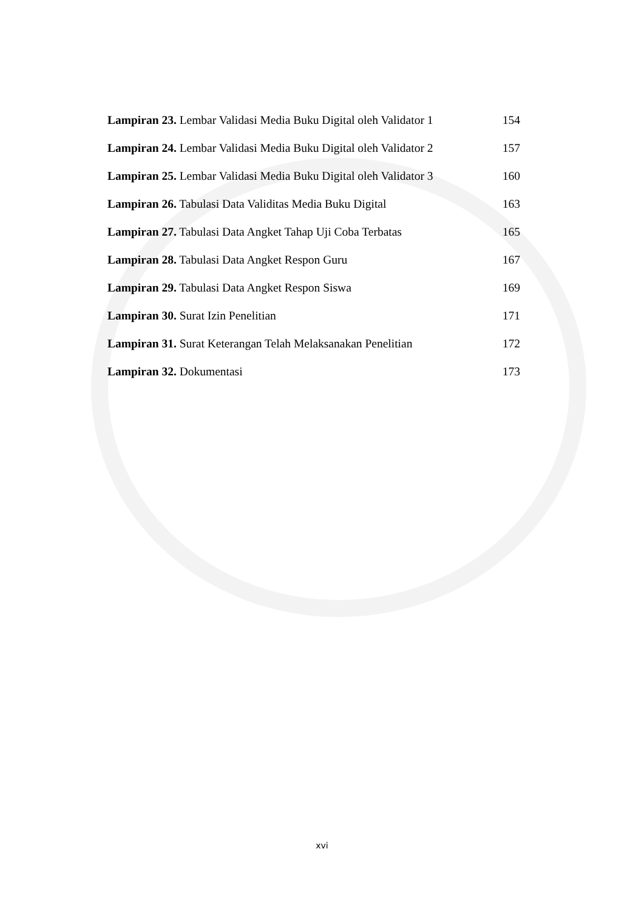Lampiran 23. Lembar Validasi Media Buku Digital oleh Validator 1 154
Lampiran 24. Lembar Validasi Media Buku Digital oleh Validator 2 157
Lampiran 25. Lembar Validasi Media Buku Digital oleh Validator 3 160
Lampiran 26. Tabulasi Data Validitas Media Buku Digital 163
Lampiran 27. Tabulasi Data Angket Tahap Uji Coba Terbatas 165
Lampiran 28. Tabulasi Data Angket Respon Guru 167
Lampiran 29. Tabulasi Data Angket Respon Siswa 169
Lampiran 30. Surat Izin Penelitian 171
Lampiran 31. Surat Keterangan Telah Melaksanakan Penelitian 172
Lampiran 32. Dokumentasi 173
xvi